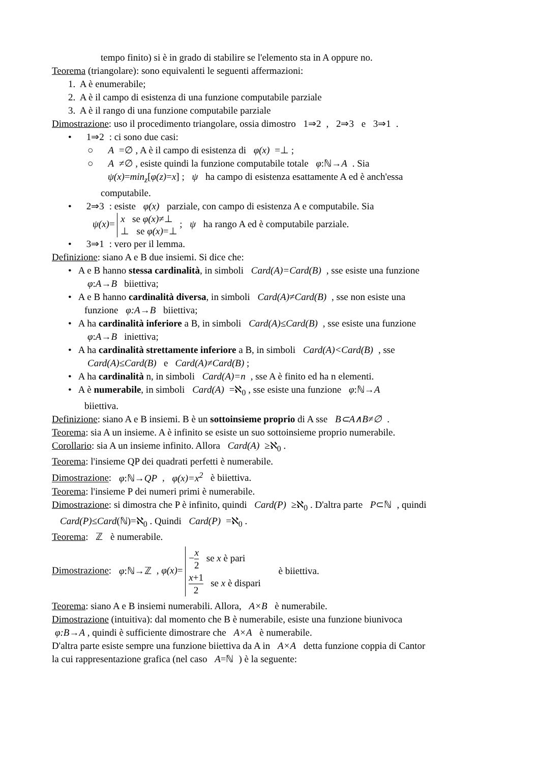tempo finito) si è in grado di stabilire se l'elemento sta in A oppure no.
Teorema (triangolare): sono equivalenti le seguenti affermazioni:
1. A è enumerabile;
2. A è il campo di esistenza di una funzione computabile parziale
3. A è il rango di una funzione computabile parziale
Dimostrazione: uso il procedimento triangolare, ossia dimostro 1⇒2, 2⇒3 e 3⇒1.
• 1⇒2: ci sono due casi:
○ A =∅ , A è il campo di esistenza di φ(x) =⊥ ;
○ A ≠∅ , esiste quindi la funzione computabile totale φ:ℕ→A. Sia
ψ(x)=min<sub>z</sub>[φ(z)=x] ; ψ ha campo di esistenza esattamente A ed è anch'essa
computabile.
• 2⇒3: esiste φ(x) parziale, con campo di esistenza A e computabile. Sia
ψ(x)= x se φ(x)≠⊥
⊥ se φ(x)=⊥ ; ψ ha rango A ed è computabile parziale.
• 3⇒1: vero per il lemma.
Definizione: siano A e B due insiemi. Si dice che:
• A e B hanno stessa cardinalità, in simboli Card(A)=Card(B), sse esiste una funzione
φ:A→B biiettiva;
• A e B hanno cardinalità diversa, in simboli Card(A)≠Card(B), sse non esiste una
funzione φ:A→B biiettiva;
• A ha cardinalità inferiore a B, in simboli Card(A)≤Card(B), sse esiste una funzione
φ:A→B iniettiva;
• A ha cardinalità strettamente inferiore a B, in simboli Card(A)<Card(B), sse
Card(A)≤Card(B) e Card(A)≠Card(B) ;
• A ha cardinalità n, in simboli Card(A)=n, sse A è finito ed ha n elementi.
• A è numerabile, in simboli Card(A) =ℵ<sub>0</sub> , sse esiste una funzione φ:ℕ→A
biiettiva.
Definizione: siano A e B insiemi. B è un sottoinsieme proprio di A sse B⊂A∧B≠∅.
Teorema: sia A un insieme. A è infinito se esiste un suo sottoinsieme proprio numerabile.
Corollario: sia A un insieme infinito. Allora Card(A) ≥ℵ<sub>0</sub> .
Teorema: l'insieme QP dei quadrati perfetti è numerabile.
Dimostrazione: φ:ℕ→QP, φ(x)=x<sup>2</sup> è biiettiva.
Teorema: l'insieme P dei numeri primi è numerabile.
Dimostrazione: si dimostra che P è infinito, quindi Card(P) ≥ℵ<sub>0</sub> . D'altra parte P⊂ℕ, quindi
Card(P)≤Card(ℕ)=ℵ<sub>0</sub> . Quindi Card(P) =ℵ<sub>0</sub> .
Teorema: ℤ è numerabile.
Dimostrazione: φ:ℕ→ℤ, φ(x)= −x 2 se x è pari
x+1 2 se x è dispari è biiettiva.
Teorema: siano A e B insiemi numerabili. Allora, A×B è numerabile.
Dimostrazione (intuitiva): dal momento che B è numerabile, esiste una funzione biunivoca
φ:B→A , quindi è sufficiente dimostrare che A×A è numerabile.
D'altra parte esiste sempre una funzione biiettiva da A in A×A detta funzione coppia di Cantor
la cui rappresentazione grafica (nel caso A=ℕ) è la seguente: